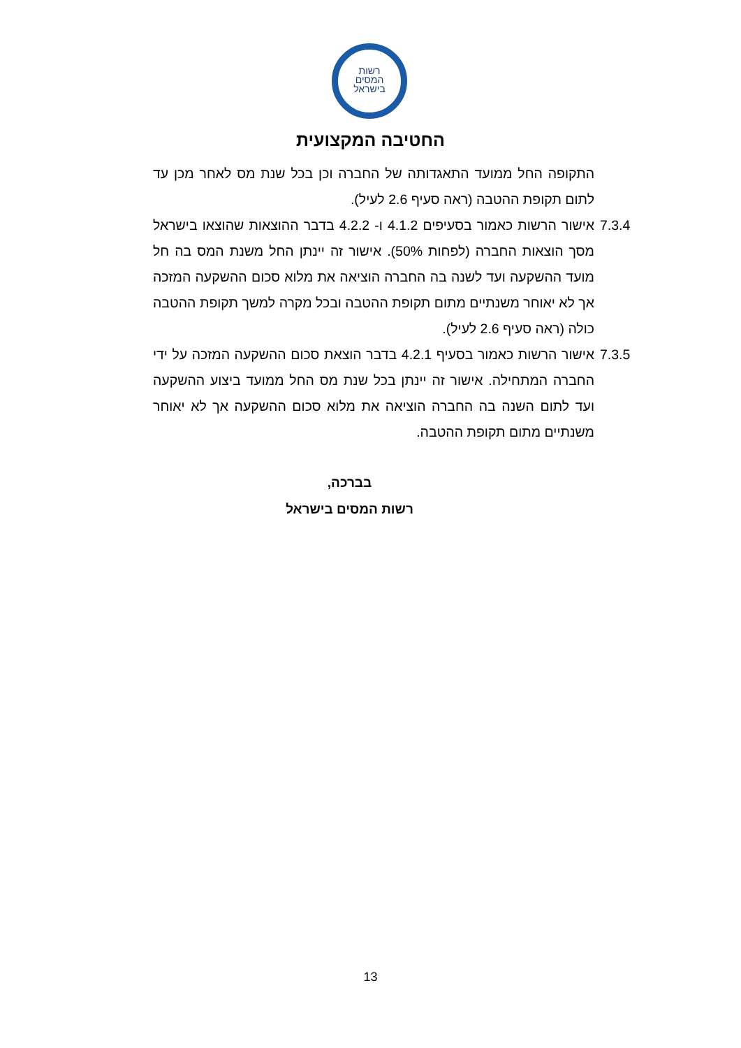רשות
המסים
בישראל
החטיבה המקצועית
התקופה החל ממועד התאגדותה של החברה וכן בכל שנת מס לאחר מכן עד לתום תקופת ההטבה (ראה סעיף 2.6 לעיל).
אישור הרשות כאמור בסעיפים 4.1.2 ו- 4.2.2 בדבר ההוצאות שהוצאו בישראל מסך הוצאות החברה (לפחות 50%). אישור זה יינתן החל משנת המס בה חל מועד ההשקעה ועד לשנה בה החברה הוציאה את מלוא סכום ההשקעה המזכה אך לא יאוחר משנתיים מתום תקופת ההטבה ובכל מקרה למשך תקופת ההטבה כולה (ראה סעיף 2.6 לעיל).
7.3.4
7.3.5 אישור הרשות כאמור בסעיף 4.2.1 בדבר הוצאת סכום ההשקעה המזכה על ידי החברה המתחילה. אישור זה יינתן בכל שנת מס החל ממועד ביצוע ההשקעה ועד לתום השנה בה החברה הוציאה את מלוא סכום ההשקעה אך לא יאוחר משנתיים מתום תקופת ההטבה.
בברכה,
רשות המסים בישראל
13